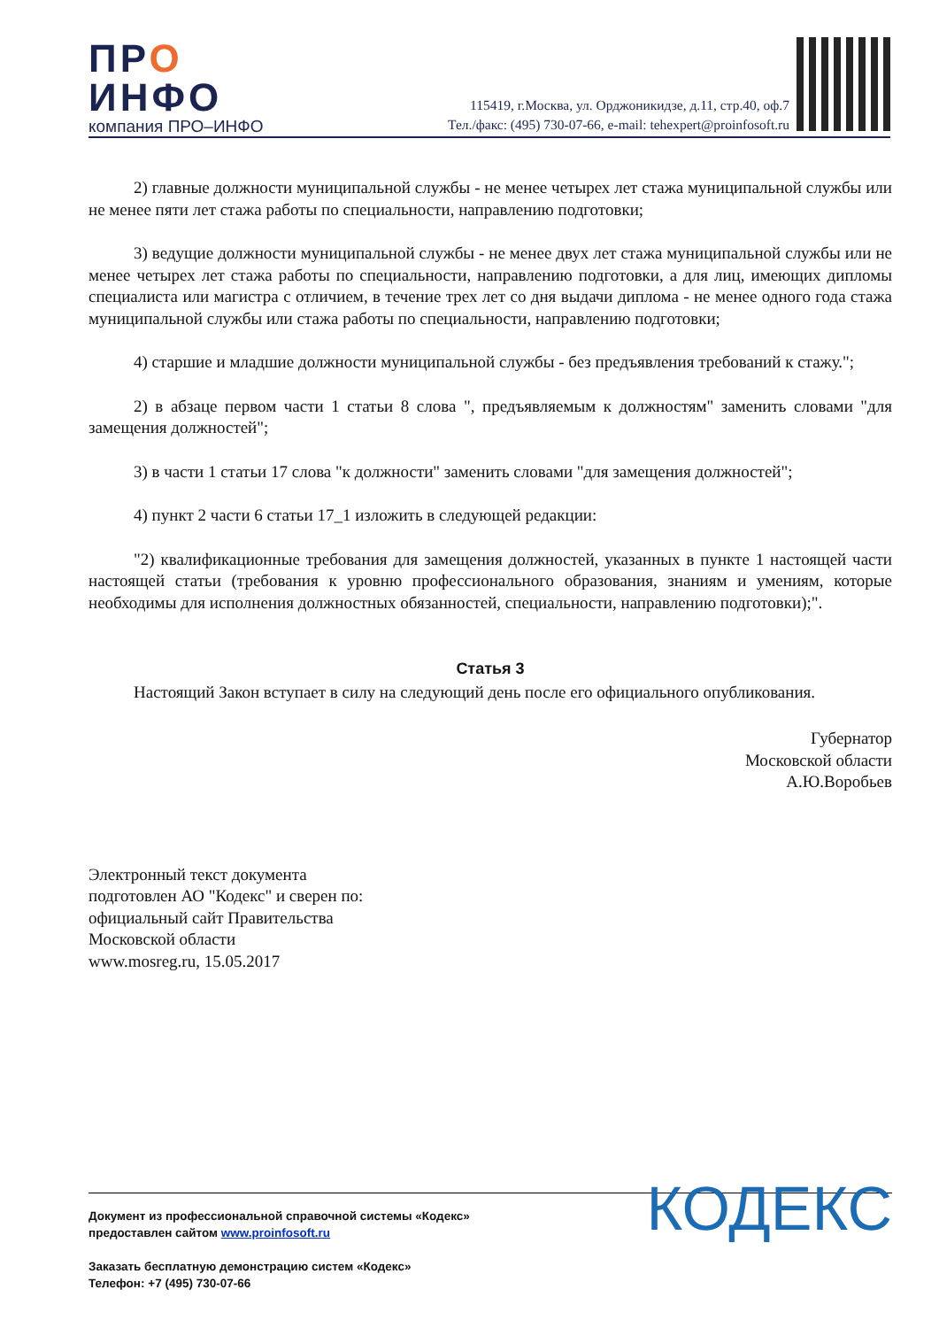ПРО
ИНФО
компания ПРО–ИНФО
115419, г.Москва, ул. Орджоникидзе, д.11, стр.40, оф.7
Тел./факс: (495) 730-07-66, e-mail: tehexpert@proinfosoft.ru
2) главные должности муниципальной службы - не менее четырех лет стажа муниципальной службы или не менее пяти лет стажа работы по специальности, направлению подготовки;
3) ведущие должности муниципальной службы - не менее двух лет стажа муниципальной службы или не менее четырех лет стажа работы по специальности, направлению подготовки, а для лиц, имеющих дипломы специалиста или магистра с отличием, в течение трех лет со дня выдачи диплома - не менее одного года стажа муниципальной службы или стажа работы по специальности, направлению подготовки;
4) старшие и младшие должности муниципальной службы - без предъявления требований к стажу.";
2) в абзаце первом части 1 статьи 8 слова ", предъявляемым к должностям" заменить словами "для замещения должностей";
3) в части 1 статьи 17 слова "к должности" заменить словами "для замещения должностей";
4) пункт 2 части 6 статьи 17_1 изложить в следующей редакции:
"2) квалификационные требования для замещения должностей, указанных в пункте 1 настоящей части настоящей статьи (требования к уровню профессионального образования, знаниям и умениям, которые необходимы для исполнения должностных обязанностей, специальности, направлению подготовки);".
Статья 3
Настоящий Закон вступает в силу на следующий день после его официального опубликования.
Губернатор
Московской области
А.Ю.Воробьев
Электронный текст документа
подготовлен АО "Кодекс" и сверен по:
официальный сайт Правительства
Московской области
www.mosreg.ru, 15.05.2017
Документ из профессиональной справочной системы «Кодекс»
предоставлен сайтом www.proinfosoft.ru
Заказать бесплатную демонстрацию систем «Кодекс»
Телефон: +7 (495) 730-07-66
КОДЕКС